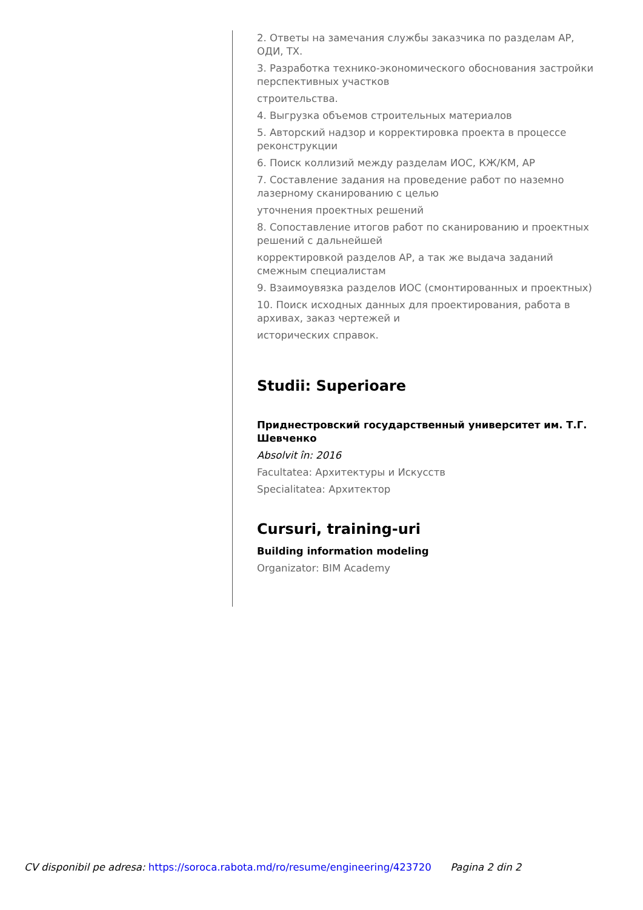2. Ответы на замечания службы заказчика по разделам АР, ОДИ, ТХ.
3. Разработка технико-экономического обоснования застройки перспективных участков
строительства.
4. Выгрузка объемов строительных материалов
5. Авторский надзор и корректировка проекта в процессе реконструкции
6. Поиск коллизий между разделам ИОС, КЖ/КМ, АР
7. Составление задания на проведение работ по наземно лазерному сканированию с целью
уточнения проектных решений
8. Сопоставление итогов работ по сканированию и проектных решений с дальнейшей
корректировкой разделов АР, а так же выдача заданий смежным специалистам
9. Взаимоувязка разделов ИОС (смонтированных и проектных)
10. Поиск исходных данных для проектирования, работа в архивах, заказ чертежей и
исторических справок.
Studii: Superioare
Приднестровский государственный университет им. Т.Г. Шевченко
Absolvit în: 2016
Facultatea: Архитектуры и Искусств
Specialitatea: Архитектор
Cursuri, training-uri
Building information modeling
Organizator: BIM Academy
CV disponibil pe adresa: https://soroca.rabota.md/ro/resume/engineering/423720 Pagina 2 din 2